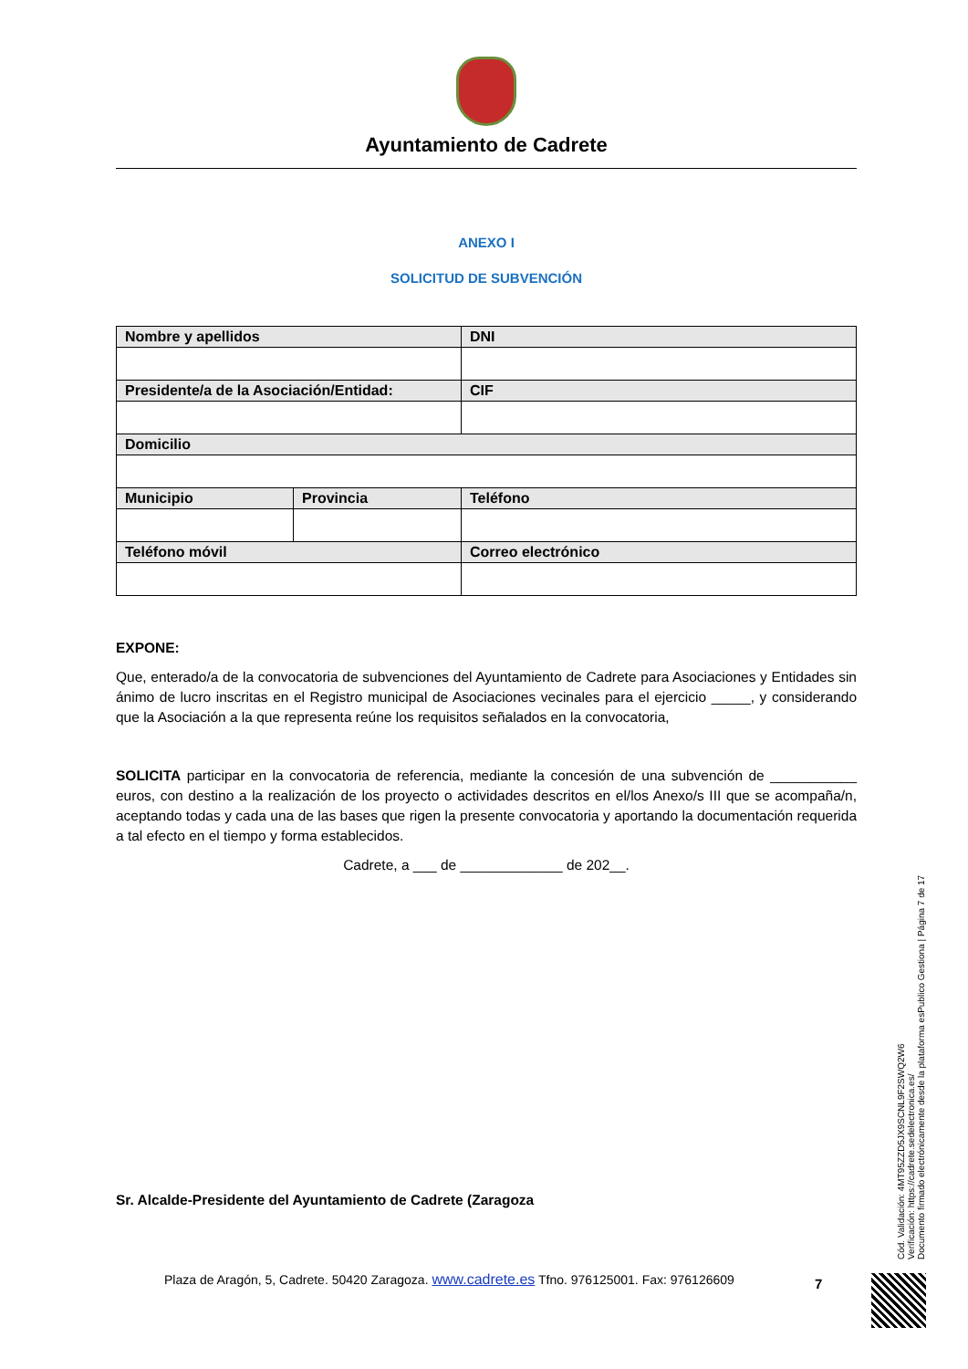Ayuntamiento de Cadrete
ANEXO I
SOLICITUD DE SUBVENCIÓN
| Nombre y apellidos | | | DNI |
| --- | --- | --- | --- |
| Presidente/a de la Asociación/Entidad: | | | CIF |
| Domicilio | | | |
| Municipio | Provincia | Teléfono | |
| Teléfono móvil | | Correo electrónico | |
EXPONE:
Que, enterado/a de la convocatoria de subvenciones del Ayuntamiento de Cadrete para Asociaciones y Entidades sin ánimo de lucro inscritas en el Registro municipal de Asociaciones vecinales para el ejercicio _____, y considerando que la Asociación a la que representa reúne los requisitos señalados en la convocatoria,
SOLICITA participar en la convocatoria de referencia, mediante la concesión de una subvención de ___________ euros, con destino a la realización de los proyecto o actividades descritos en el/los Anexo/s III que se acompaña/n, aceptando todas y cada una de las bases que rigen la presente convocatoria y aportando la documentación requerida a tal efecto en el tiempo y forma establecidos.
Cadrete, a ___ de _____________ de 202__.
Sr. Alcalde-Presidente del Ayuntamiento de Cadrete (Zaragoza
Plaza de Aragón, 5, Cadrete. 50420 Zaragoza. www.cadrete.es Tfno. 976125001. Fax: 976126609
7
Cód. Validación: 4MT95ZZD5JX9SCNL9F2SWQ2W6
Verificación: https://cadrete.sedelectronica.es/
Documento firmado electrónicamente desde la plataforma esPublico Gestiona | Página 7 de 17